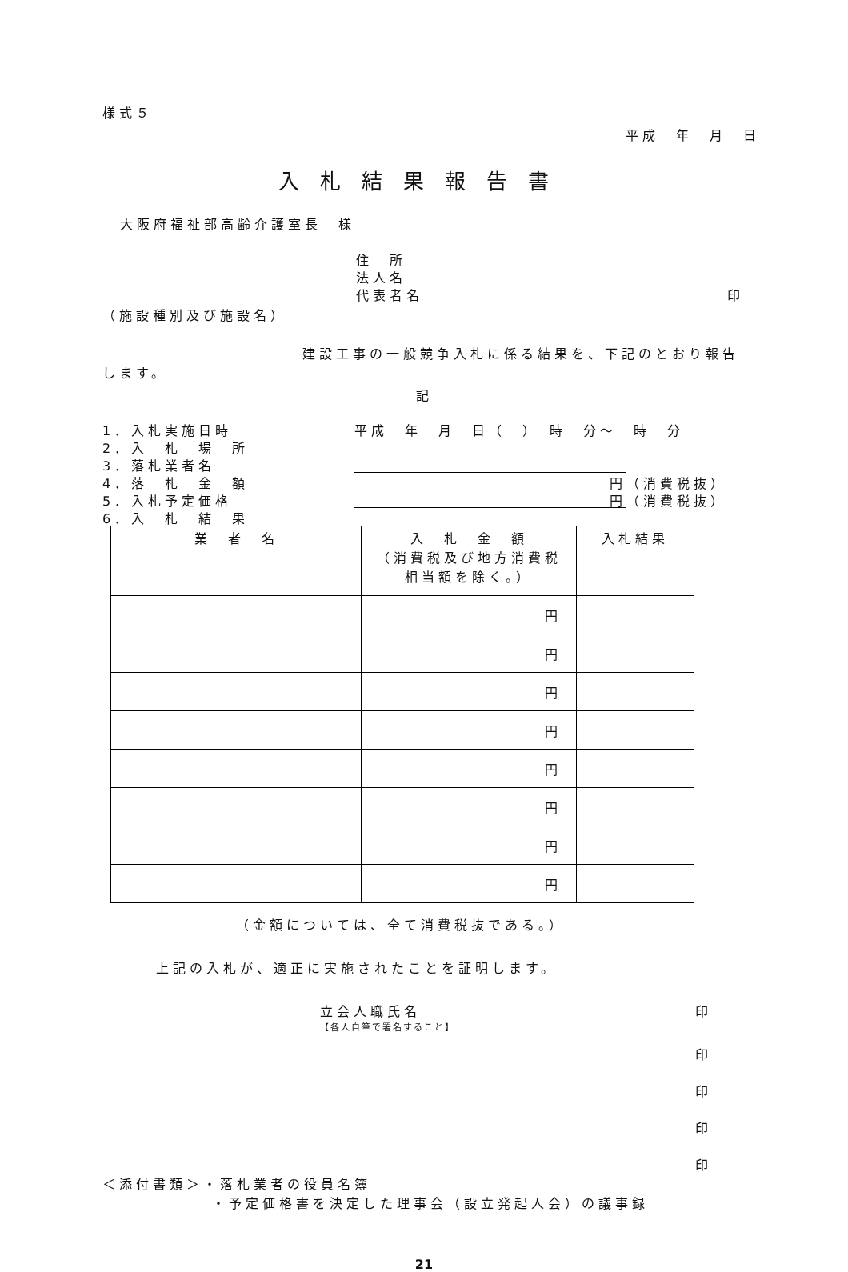様式５
平成　年　月　日
入札結果報告書
大阪府福祉部高齢介護室長　様
住　所
法人名
代表者名 印
（施設種別及び施設名）
建設工事の一般競争入札に係る結果を、下記のとおり報告
します。
記
1．入札実施日時 平成　年　月　日（　）　時　分～　時　分
2．入　札　場　所
3．落札業者名
4．落　札　金　額 円 （消費税抜）
5．入札予定価格 円 （消費税抜）
6．入　札　結　果
| 業 者 名 | 入 札 金 額 （消費税及び地方消費税 相当額を除く。） | 入札結果 |
| --- | --- | --- |
| | 円 | |
| | 円 | |
| | 円 | |
| | 円 | |
| | 円 | |
| | 円 | |
| | 円 | |
| | 円 | |
（金額については、全て消費税抜である。）
上記の入札が、適正に実施されたことを証明します。
立会人職氏名 印
【各人自筆で署名すること】
印
印
印
印
＜添付書類＞・落札業者の役員名簿
・予定価格書を決定した理事会（設立発起人会）の議事録
21